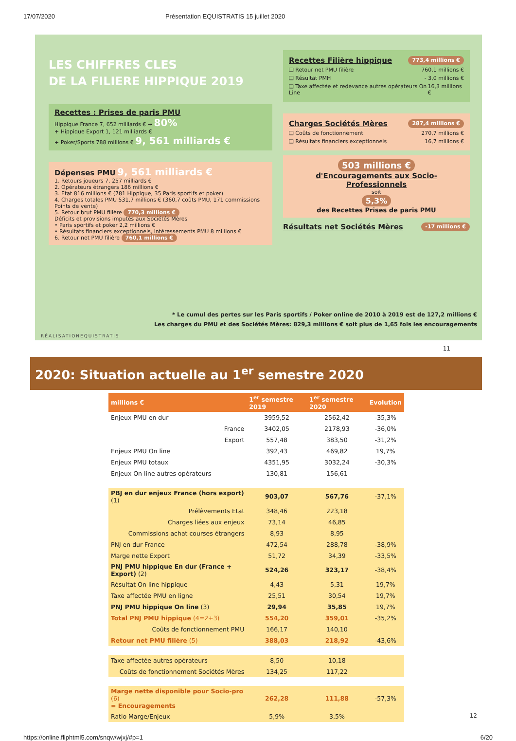17/07/2020 Présentation EQUISTRATIS 15 juillet 2020
LES CHIFFRES CLES
DE LA FILIERE HIPPIQUE 2019
Recettes : Prises de paris PMU
Hippique France 7, 652 milliards € → 80%
+ Hippique Export 1, 121 milliards €
+ Poker/Sports 788 millions € 9, 561 milliards €
Dépenses PMU 9, 561 milliards €
1. Retours joueurs 7, 257 milliards €
2. Opérateurs étrangers 186 millions €
3. Etat 816 millions € (781 Hippique, 35 Paris sportifs et poker)
4. Charges totales PMU 531,7 millions € (360,7 coûts PMU, 171 commissions Points de vente)
5. Retour brut PMU filière 770,3 millions €
Déficits et provisions imputés aux Sociétés Mères
• Paris sportifs et poker 2,2 millions €
• Résultats financiers exceptionnels, intéressements PMU 8 millions €
6. Retour net PMU filière 760,1 millions €
Recettes Filière hippique 773,4 millions €
❑ Retour net PMU filière 760,1 millions €
❑ Résultat PMH - 3,0 millions €
❑ Taxe affectée et redevance autres opérateurs On Line 16,3 millions €
Charges Sociétés Mères 287,4 millions €
❑ Coûts de fonctionnement 270,7 millions €
❑ Résultats financiers exceptionnels 16,7 millions €
503 millions €
d'Encouragements aux Socio-Professionnels
soit
5,3%
des Recettes Prises de paris PMU
Résultats net Sociétés Mères -17 millions €
* Le cumul des pertes sur les Paris sportifs / Poker online de 2010 à 2019 est de 127,2 millions €
Les charges du PMU et des Sociétés Mères: 829,3 millions € soit plus de 1,65 fois les encouragements
RÉALISATIONEQUISTRATIS
11
2020: Situation actuelle au 1<sup>er</sup> semestre 2020
| millions € | | 1<sup>er</sup> semestre 2019 | 1<sup>er</sup> semestre 2020 | Evolution |
| --- | --- | --- | --- | --- |
| Enjeux PMU en dur | | 3959,52 | 2562,42 | -35,3% |
| | France | 3402,05 | 2178,93 | -36,0% |
| | Export | 557,48 | 383,50 | -31,2% |
| Enjeux PMU On line | | 392,43 | 469,82 | 19,7% |
| Enjeux PMU totaux | | 4351,95 | 3032,24 | -30,3% |
| Enjeux On line autres opérateurs | | 130,81 | 156,61 | |
| PBJ en dur enjeux France (hors export) (1) | | 903,07 | 567,76 | -37,1% |
| Prélèvements Etat | | 348,46 | 223,18 | |
| Charges liées aux enjeux | | 73,14 | 46,85 | |
| Commissions achat courses étrangers | | 8,93 | 8,95 | |
| PNJ en dur France | | 472,54 | 288,78 | -38,9% |
| Marge nette Export | | 51,72 | 34,39 | -33,5% |
| PNJ PMU hippique En dur (France + Export) (2) | | 524,26 | 323,17 | -38,4% |
| Résultat On line hippique | | 4,43 | 5,31 | 19,7% |
| Taxe affectée PMU en ligne | | 25,51 | 30,54 | 19,7% |
| PNJ PMU hippique On line (3) | | 29,94 | 35,85 | 19,7% |
| Total PNJ PMU hippique (4=2+3) | | 554,20 | 359,01 | -35,2% |
| Coûts de fonctionnement PMU | | 166,17 | 140,10 | |
| Retour net PMU filière (5) | | 388,03 | 218,92 | -43,6% |
| Taxe affectée autres opérateurs | | 8,50 | 10,18 | |
| Coûts de fonctionnement Sociétés Mères | | 134,25 | 117,22 | |
| Marge nette disponible pour Socio-pro (6) = Encouragements | | 262,28 | 111,88 | -57,3% |
| Ratio Marge/Enjeux | | 5,9% | 3,5% | |
12
https://online.fliphtml5.com/snqw/wjxj/#p=1 6/20